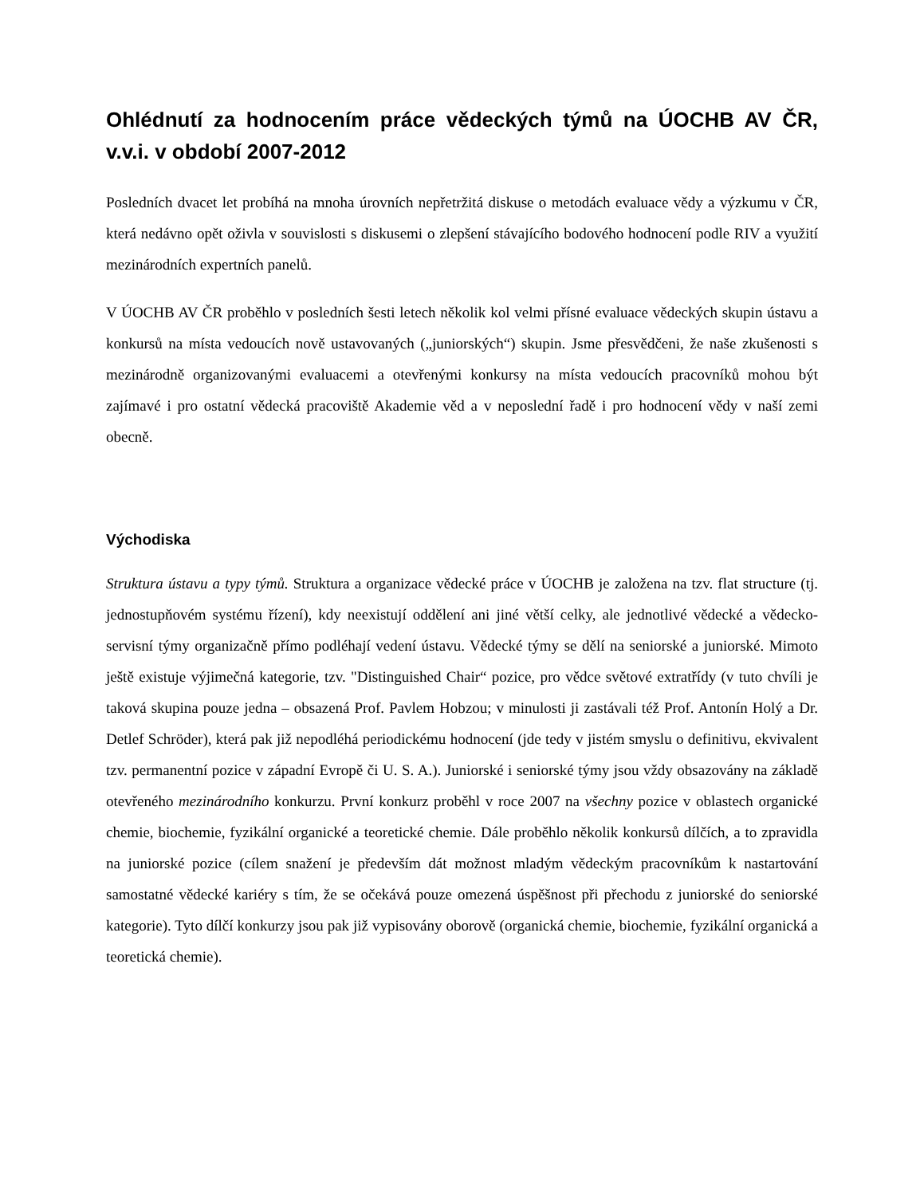Ohlédnutí za hodnocením práce vědeckých týmů na ÚOCHB AV ČR, v.v.i. v období 2007-2012
Posledních dvacet let probíhá na mnoha úrovních nepřetržitá diskuse o metodách evaluace vědy a výzkumu v ČR, která nedávno opět oživla v souvislosti s diskusemi o zlepšení stávajícího bodového hodnocení podle RIV a využití mezinárodních expertních panelů.
V ÚOCHB AV ČR proběhlo v posledních šesti letech několik kol velmi přísné evaluace vědeckých skupin ústavu a konkursů na místa vedoucích nově ustavovaných („juniorských“) skupin. Jsme přesvědčeni, že naše zkušenosti s mezinárodně organizovanými evaluacemi a otevřenými konkursy na místa vedoucích pracovníků mohou být zajímavé i pro ostatní vědecká pracoviště Akademie věd a v neposlední řadě i pro hodnocení vědy v naší zemi obecně.
Východiska
Struktura ústavu a typy týmů. Struktura a organizace vědecké práce v ÚOCHB je založena na tzv. flat structure (tj. jednostupňovém systému řízení), kdy neexistují oddělení ani jiné větší celky, ale jednotlivé vědecké a vědecko-servisní týmy organizačně přímo podléhají vedení ústavu. Vědecké týmy se dělí na seniorské a juniorské. Mimoto ještě existuje výjimečná kategorie, tzv. "Distinguished Chair“ pozice, pro vědce světové extratřídy (v tuto chvíli je taková skupina pouze jedna – obsazená Prof. Pavlem Hobzou; v minulosti ji zastávali též Prof. Antonín Holý a Dr. Detlef Schröder), která pak již nepodléhá periodickému hodnocení (jde tedy v jistém smyslu o definitivu, ekvivalent tzv. permanentní pozice v západní Evropě či U. S. A.). Juniorské i seniorské týmy jsou vždy obsazovány na základě otevřeného mezinárodního konkurzu. První konkurz proběhl v roce 2007 na všechny pozice v oblastech organické chemie, biochemie, fyzikální organické a teoretické chemie. Dále proběhlo několik konkursů dílčích, a to zpravidla na juniorské pozice (cílem snažení je především dát možnost mladým vědeckým pracovníkům k nastartování samostatné vědecké kariéry s tím, že se očekává pouze omezená úspěšnost při přechodu z juniorské do seniorské kategorie). Tyto dílčí konkurzy jsou pak již vypisovány oborově (organická chemie, biochemie, fyzikální organická a teoretická chemie).